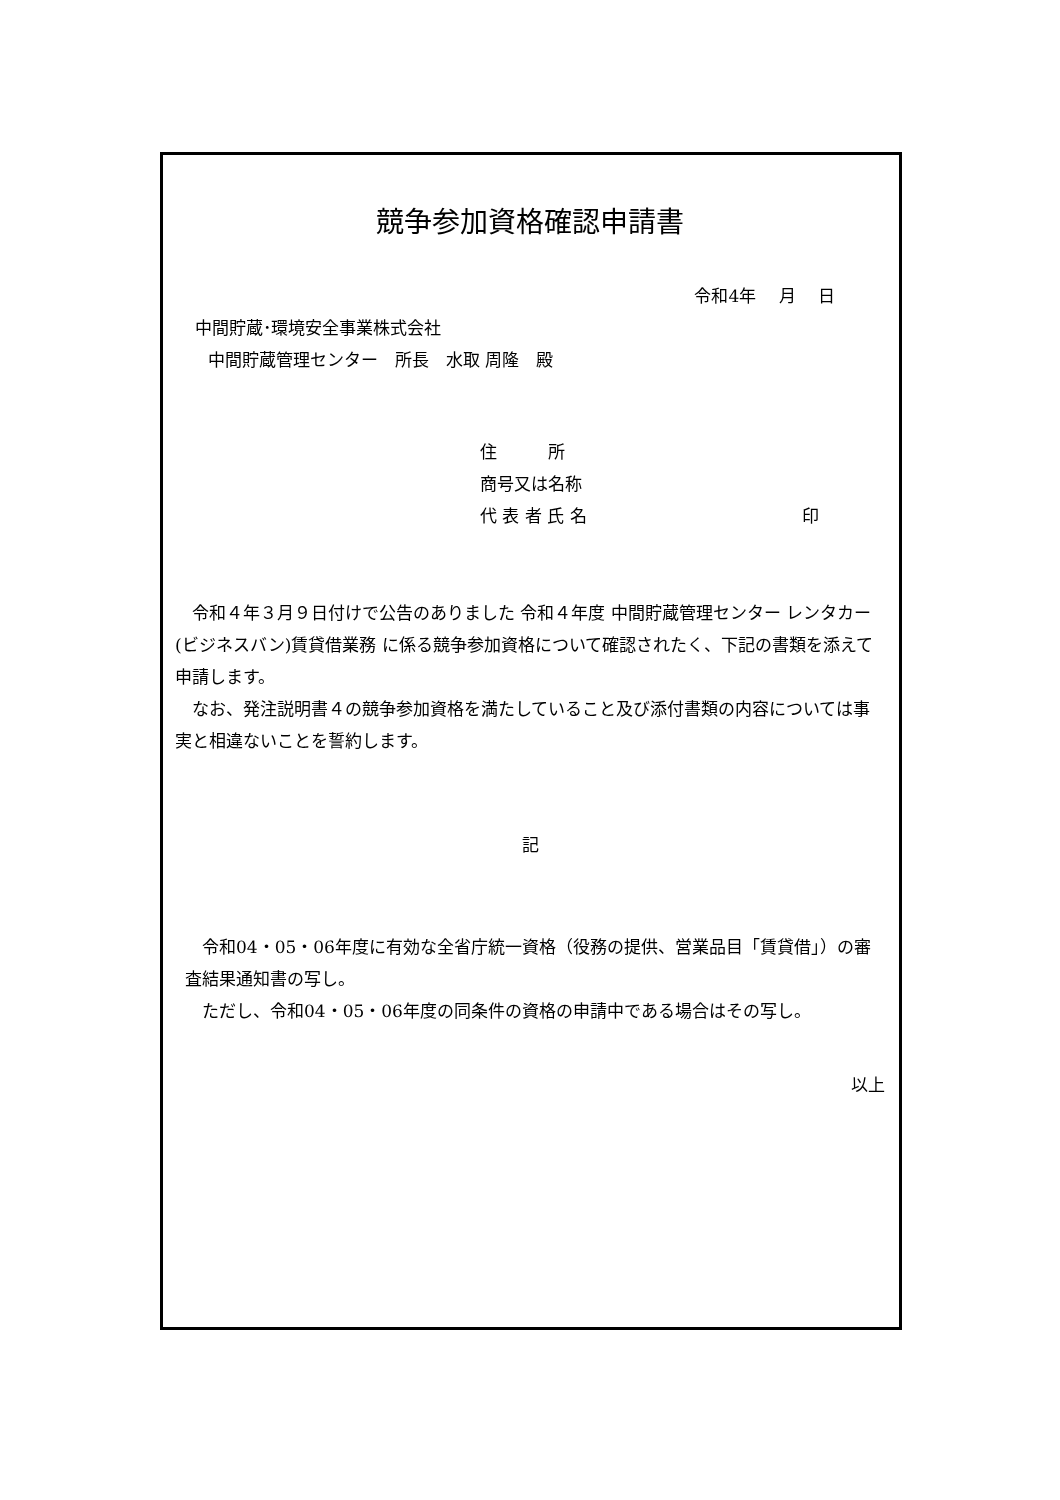競争参加資格確認申請書
令和4年　 月　 日
中間貯蔵･環境安全事業株式会社
中間貯蔵管理センター　所長　水取 周隆　殿
住　　　所
商号又は名称
代 表 者 氏 名 印
　令和４年３月９日付けで公告のありました 令和４年度 中間貯蔵管理センター レンタカー(ビジネスバン)賃貸借業務 に係る競争参加資格について確認されたく、下記の書類を添えて申請します。
　なお、発注説明書４の競争参加資格を満たしていること及び添付書類の内容については事実と相違ないことを誓約します。
記
　令和04・05・06年度に有効な全省庁統一資格（役務の提供、営業品目「賃貸借」）の審査結果通知書の写し。
　ただし、令和04・05・06年度の同条件の資格の申請中である場合はその写し。
以上